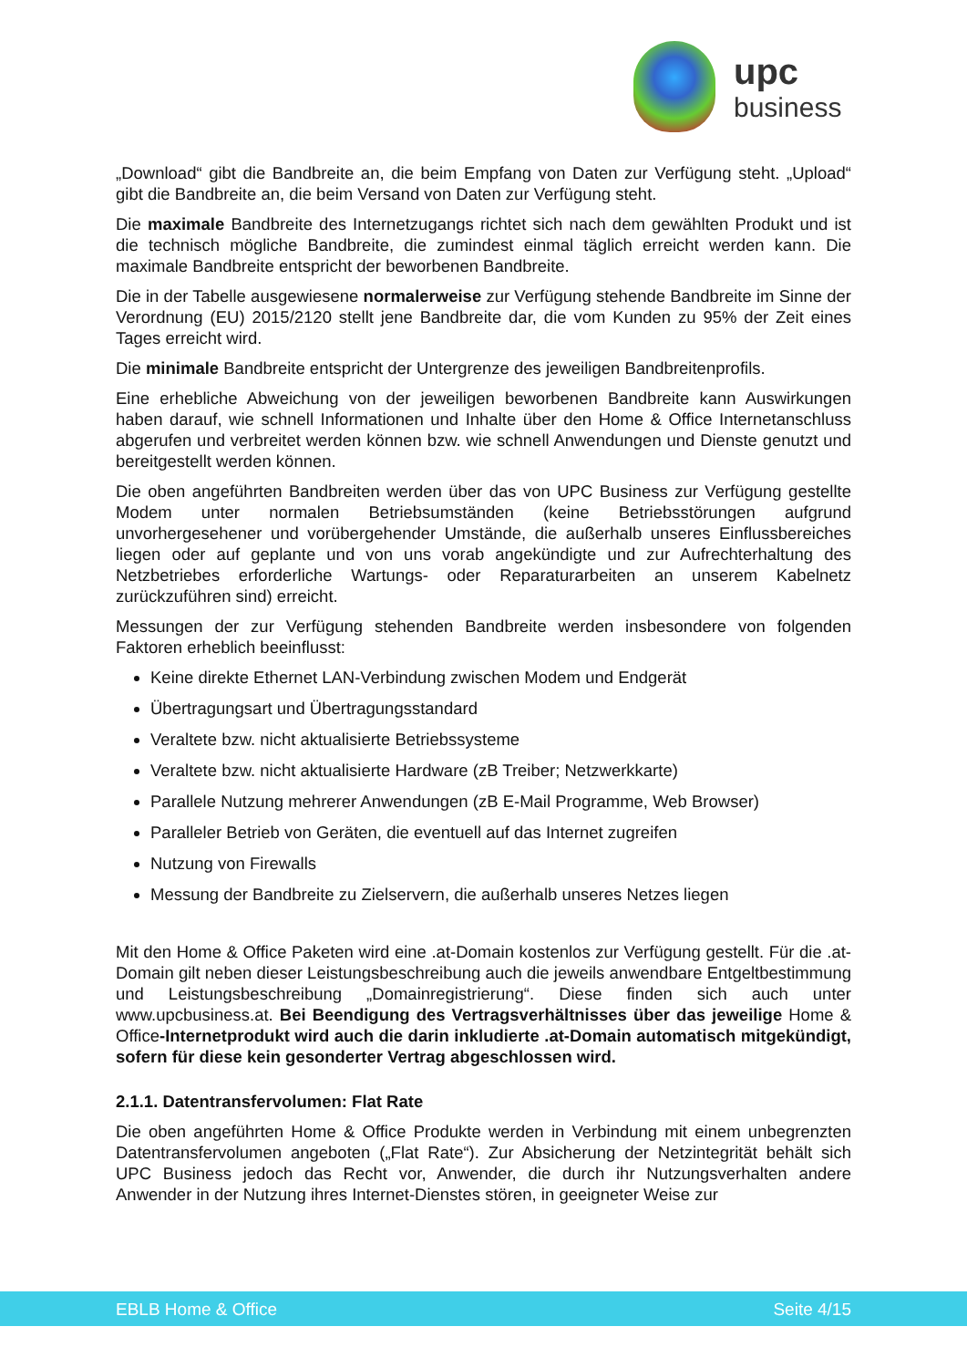upc
business
„Download“ gibt die Bandbreite an, die beim Empfang von Daten zur Verfügung steht. „Upload“ gibt die Bandbreite an, die beim Versand von Daten zur Verfügung steht.
Die maximale Bandbreite des Internetzugangs richtet sich nach dem gewählten Produkt und ist die technisch mögliche Bandbreite, die zumindest einmal täglich erreicht werden kann. Die maximale Bandbreite entspricht der beworbenen Bandbreite.
Die in der Tabelle ausgewiesene normalerweise zur Verfügung stehende Bandbreite im Sinne der Verordnung (EU) 2015/2120 stellt jene Bandbreite dar, die vom Kunden zu 95% der Zeit eines Tages erreicht wird.
Die minimale Bandbreite entspricht der Untergrenze des jeweiligen Bandbreitenprofils.
Eine erhebliche Abweichung von der jeweiligen beworbenen Bandbreite kann Auswirkungen haben darauf, wie schnell Informationen und Inhalte über den Home & Office Internetanschluss abgerufen und verbreitet werden können bzw. wie schnell Anwendungen und Dienste genutzt und bereitgestellt werden können.
Die oben angeführten Bandbreiten werden über das von UPC Business zur Verfügung gestellte Modem unter normalen Betriebsumständen (keine Betriebsstörungen aufgrund unvorhergesehener und vorübergehender Umstände, die außerhalb unseres Einflussbereiches liegen oder auf geplante und von uns vorab angekündigte und zur Aufrechterhaltung des Netzbetriebes erforderliche Wartungs- oder Reparaturarbeiten an unserem Kabelnetz zurückzuführen sind) erreicht.
Messungen der zur Verfügung stehenden Bandbreite werden insbesondere von folgenden Faktoren erheblich beeinflusst:
Keine direkte Ethernet LAN-Verbindung zwischen Modem und Endgerät
Übertragungsart und Übertragungsstandard
Veraltete bzw. nicht aktualisierte Betriebssysteme
Veraltete bzw. nicht aktualisierte Hardware (zB Treiber; Netzwerkkarte)
Parallele Nutzung mehrerer Anwendungen (zB E-Mail Programme, Web Browser)
Paralleler Betrieb von Geräten, die eventuell auf das Internet zugreifen
Nutzung von Firewalls
Messung der Bandbreite zu Zielservern, die außerhalb unseres Netzes liegen
Mit den Home & Office Paketen wird eine .at-Domain kostenlos zur Verfügung gestellt. Für die .at-Domain gilt neben dieser Leistungsbeschreibung auch die jeweils anwendbare Entgeltbestimmung und Leistungsbeschreibung „Domainregistrierung“. Diese finden sich auch unter www.upcbusiness.at. Bei Beendigung des Vertragsverhältnisses über das jeweilige Home & Office-Internetprodukt wird auch die darin inkludierte .at-Domain automatisch mitgekündigt, sofern für diese kein gesonderter Vertrag abgeschlossen wird.
2.1.1. Datentransfervolumen: Flat Rate
Die oben angeführten Home & Office Produkte werden in Verbindung mit einem unbegrenzten Datentransfervolumen angeboten („Flat Rate“). Zur Absicherung der Netzintegrität behält sich UPC Business jedoch das Recht vor, Anwender, die durch ihr Nutzungsverhalten andere Anwender in der Nutzung ihres Internet-Dienstes stören, in geeigneter Weise zur
EBLB Home & Office Seite 4/15